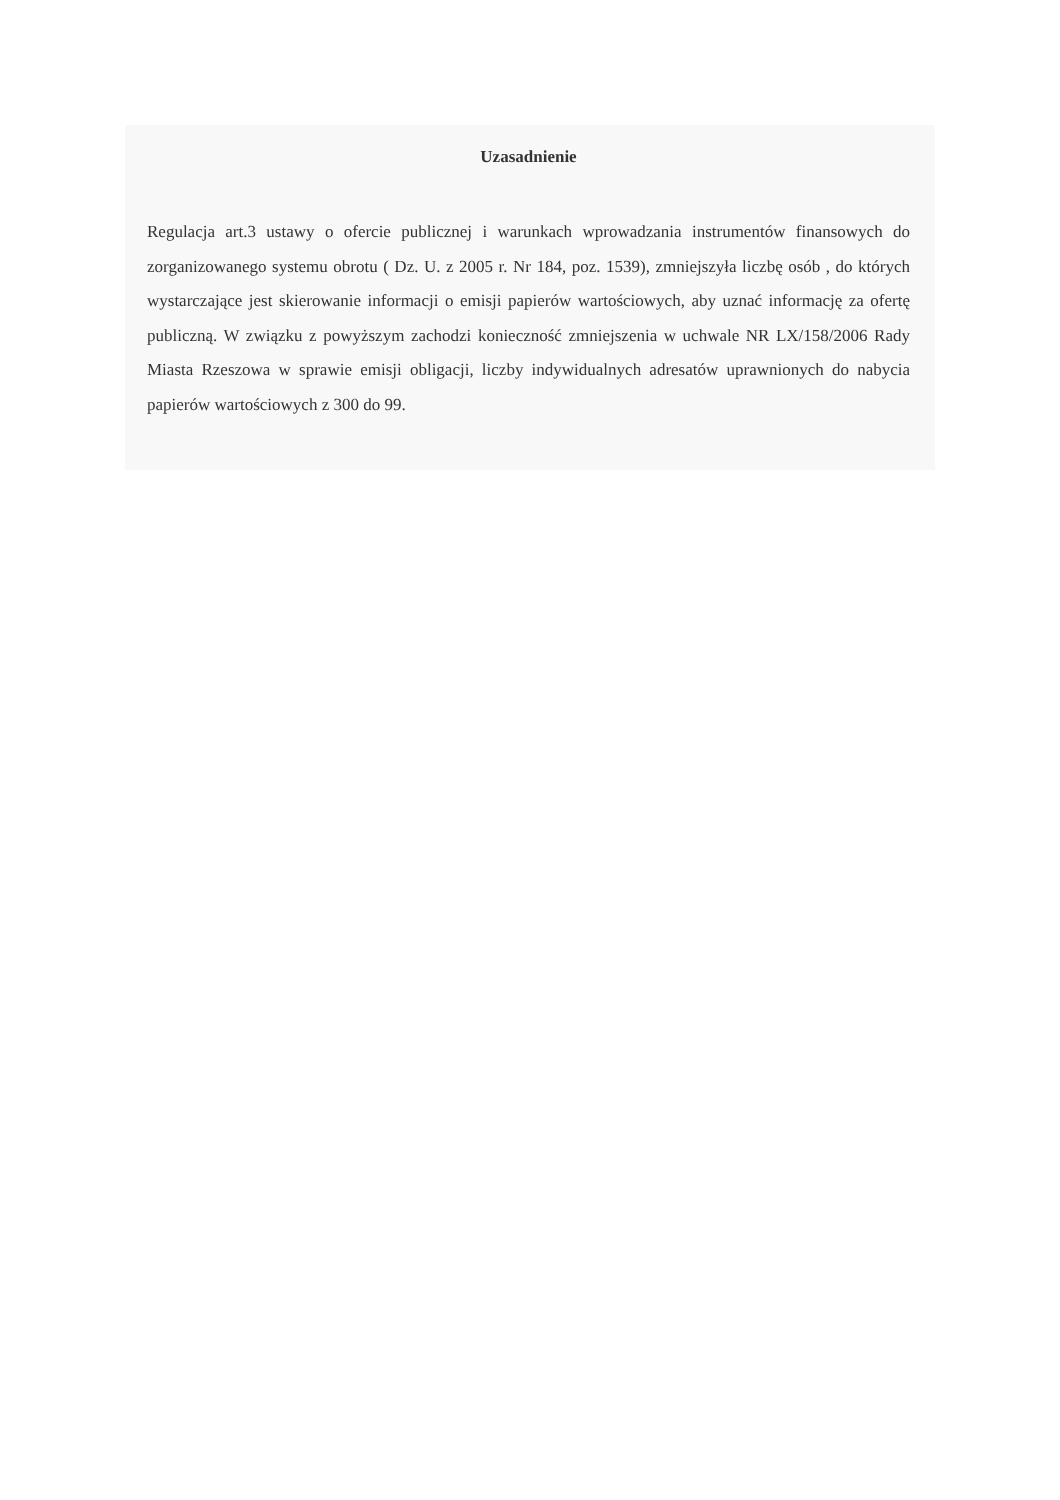Uzasadnienie
Regulacja art.3 ustawy o ofercie publicznej i warunkach wprowadzania instrumentów finansowych do zorganizowanego systemu obrotu ( Dz. U. z 2005 r. Nr 184, poz. 1539), zmniejszyła liczbę osób , do których wystarczające jest skierowanie informacji o emisji papierów wartościowych, aby uznać informację za ofertę publiczną. W związku z powyższym zachodzi konieczność zmniejszenia w uchwale NR LX/158/2006 Rady Miasta Rzeszowa w sprawie emisji obligacji, liczby indywidualnych adresatów uprawnionych do nabycia papierów wartościowych z 300 do 99.